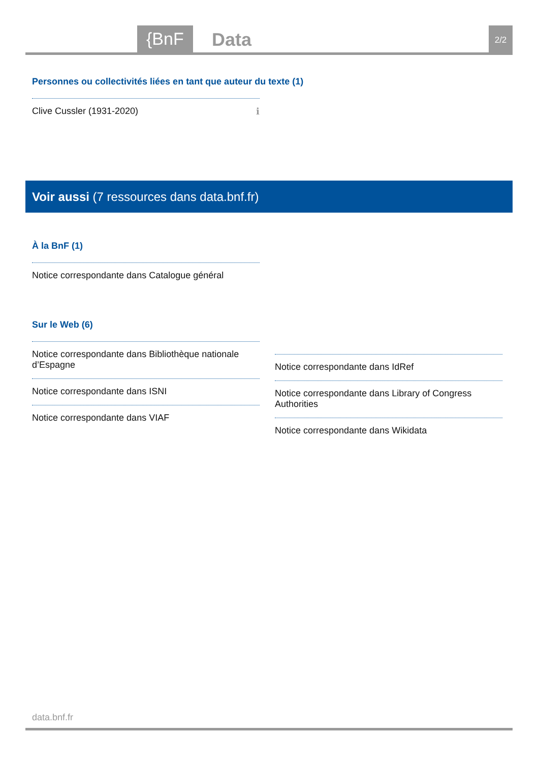{BnF Data 2/2
Personnes ou collectivités liées en tant que auteur du texte (1)
Clive Cussler (1931-2020) ℹ
Voir aussi (7 ressources dans data.bnf.fr)
À la BnF (1)
Notice correspondante dans Catalogue général
Sur le Web (6)
Notice correspondante dans Bibliothèque nationale d’Espagne
Notice correspondante dans ISNI
Notice correspondante dans VIAF
Notice correspondante dans IdRef
Notice correspondante dans Library of Congress Authorities
Notice correspondante dans Wikidata
data.bnf.fr